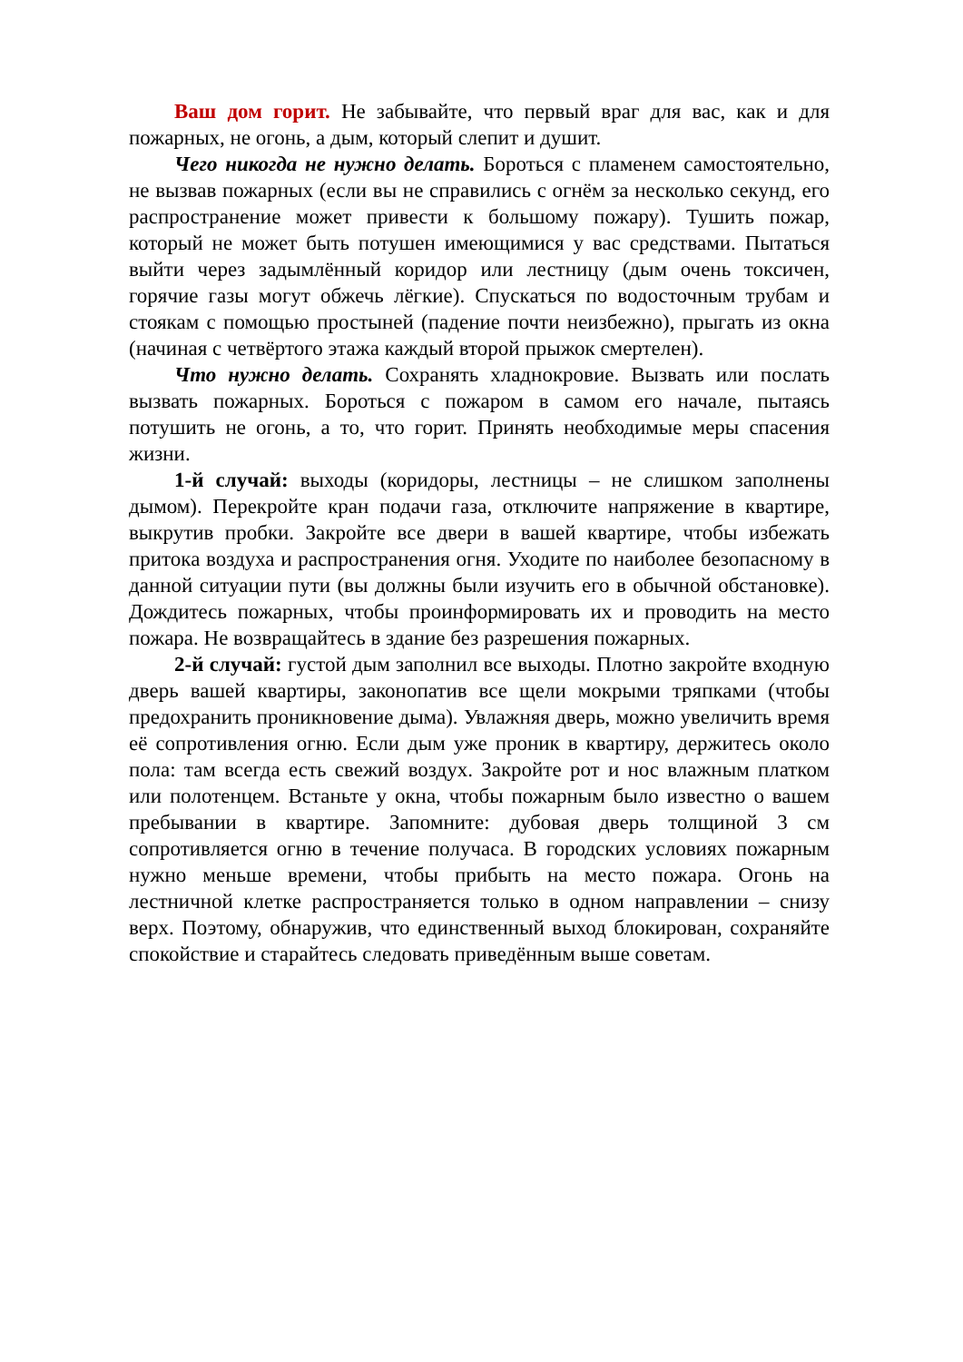Ваш дом горит. Не забывайте, что первый враг для вас, как и для пожарных, не огонь, а дым, который слепит и душит.
Чего никогда не нужно делать. Бороться с пламенем самостоятельно, не вызвав пожарных (если вы не справились с огнём за несколько секунд, его распространение может привести к большому пожару). Тушить пожар, который не может быть потушен имеющимися у вас средствами. Пытаться выйти через задымлённый коридор или лестницу (дым очень токсичен, горячие газы могут обжечь лёгкие). Спускаться по водосточным трубам и стоякам с помощью простыней (падение почти неизбежно), прыгать из окна (начиная с четвёртого этажа каждый второй прыжок смертелен).
Что нужно делать. Сохранять хладнокровие. Вызвать или послать вызвать пожарных. Бороться с пожаром в самом его начале, пытаясь потушить не огонь, а то, что горит. Принять необходимые меры спасения жизни.
1-й случай: выходы (коридоры, лестницы – не слишком заполнены дымом). Перекройте кран подачи газа, отключите напряжение в квартире, выкрутив пробки. Закройте все двери в вашей квартире, чтобы избежать притока воздуха и распространения огня. Уходите по наиболее безопасному в данной ситуации пути (вы должны были изучить его в обычной обстановке). Дождитесь пожарных, чтобы проинформировать их и проводить на место пожара. Не возвращайтесь в здание без разрешения пожарных.
2-й случай: густой дым заполнил все выходы. Плотно закройте входную дверь вашей квартиры, законопатив все щели мокрыми тряпками (чтобы предохранить проникновение дыма). Увлажняя дверь, можно увеличить время её сопротивления огню. Если дым уже проник в квартиру, держитесь около пола: там всегда есть свежий воздух. Закройте рот и нос влажным платком или полотенцем. Встаньте у окна, чтобы пожарным было известно о вашем пребывании в квартире. Запомните: дубовая дверь толщиной 3 см сопротивляется огню в течение получаса. В городских условиях пожарным нужно меньше времени, чтобы прибыть на место пожара. Огонь на лестничной клетке распространяется только в одном направлении – снизу верх. Поэтому, обнаружив, что единственный выход блокирован, сохраняйте спокойствие и старайтесь следовать приведённым выше советам.